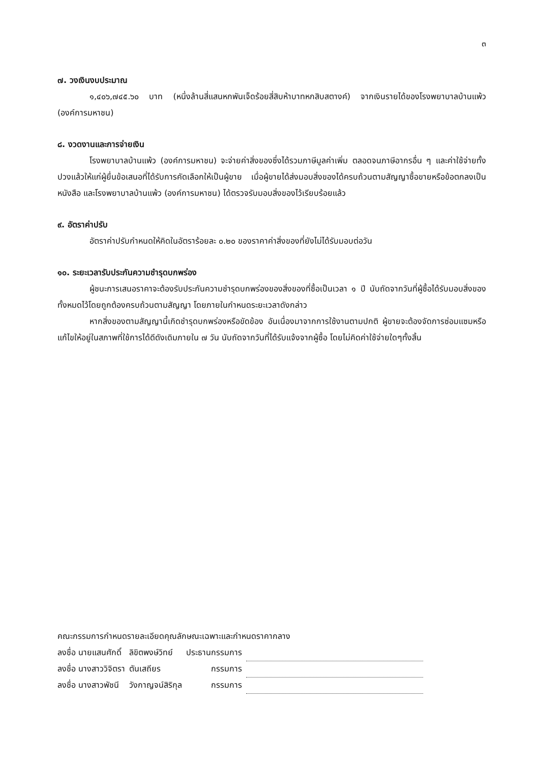๓
๗. วงเงินงบประมาณ
๑,๔๐๖,๗๔๕.๖๐ บาท (หนึ่งล้านสี่แสนหกพันเจ็ดร้อยสี่สิบห้าบาทหกสิบสตางค์) จากเงินรายได้ของโรงพยาบาลบ้านแพ้ว (องค์การมหาชน)
๘. งวดงานและการจ่ายเงิน
โรงพยาบาลบ้านแพ้ว (องค์การมหาชน) จะจ่ายค่าสิ่งของซึ่งได้รวมภาษีมูลค่าเพิ่ม ตลอดจนภาษีอากรอื่น ๆ และค่าใช้จ่ายทั้งปวงแล้วให้แก่ผู้ยื่นข้อเสนอที่ได้รับการคัดเลือกให้เป็นผู้ขาย เมื่อผู้ขายได้ส่งมอบสิ่งของได้ครบถ้วนตามสัญญาซื้อขายหรือข้อตกลงเป็นหนังสือ และโรงพยาบาลบ้านแพ้ว (องค์การมหาชน) ได้ตรวจรับมอบสิ่งของไว้เรียบร้อยแล้ว
๙. อัตราค่าปรับ
อัตราค่าปรับกำหนดให้คิดในอัตราร้อยละ ๐.๒๐ ของราคาค่าสิ่งของที่ยังไม่ได้รับมอบต่อวัน
๑๐. ระยะเวลารับประกันความชำรุดบกพร่อง
ผู้ชนะการเสนอราคาจะต้องรับประกันความชำรุดบกพร่องของสิ่งของที่ซื้อเป็นเวลา ๑ ปี นับถัดจากวันที่ผู้ซื้อได้รับมอบสิ่งของทั้งหมดไว้โดยถูกต้องครบถ้วนตามสัญญา โดยภายในกำหนดระยะเวลาดังกล่าว
หากสิ่งของตามสัญญานี้เกิดชำรุดบกพร่องหรือขัดข้อง อันเนื่องมาจากการใช้งานตามปกติ ผู้ขายจะต้องจัดการซ่อมแซมหรือแก้ไขให้อยู่ในสภาพที่ใช้การได้ดีดังเดิมภายใน ๗ วัน นับถัดจากวันที่ได้รับแจ้งจากผู้ซื้อ โดยไม่คิดค่าใช้จ่ายใดๆทั้งสิ้น
คณะกรรมการกำหนดรายละเอียดคุณลักษณะเฉพาะและกำหนดราคากลาง
| ลงชื่อ นายแสนศักดิ์ | ลิขิตพงษ์วิทย์ | ประธานกรรมการ | |
| ลงชื่อ นางสาววิจิตรา | ตันเสถียร | กรรมการ | |
| ลงชื่อ นางสาวพัชนี | วังกาญจน์สิริกุล | กรรมการ | |